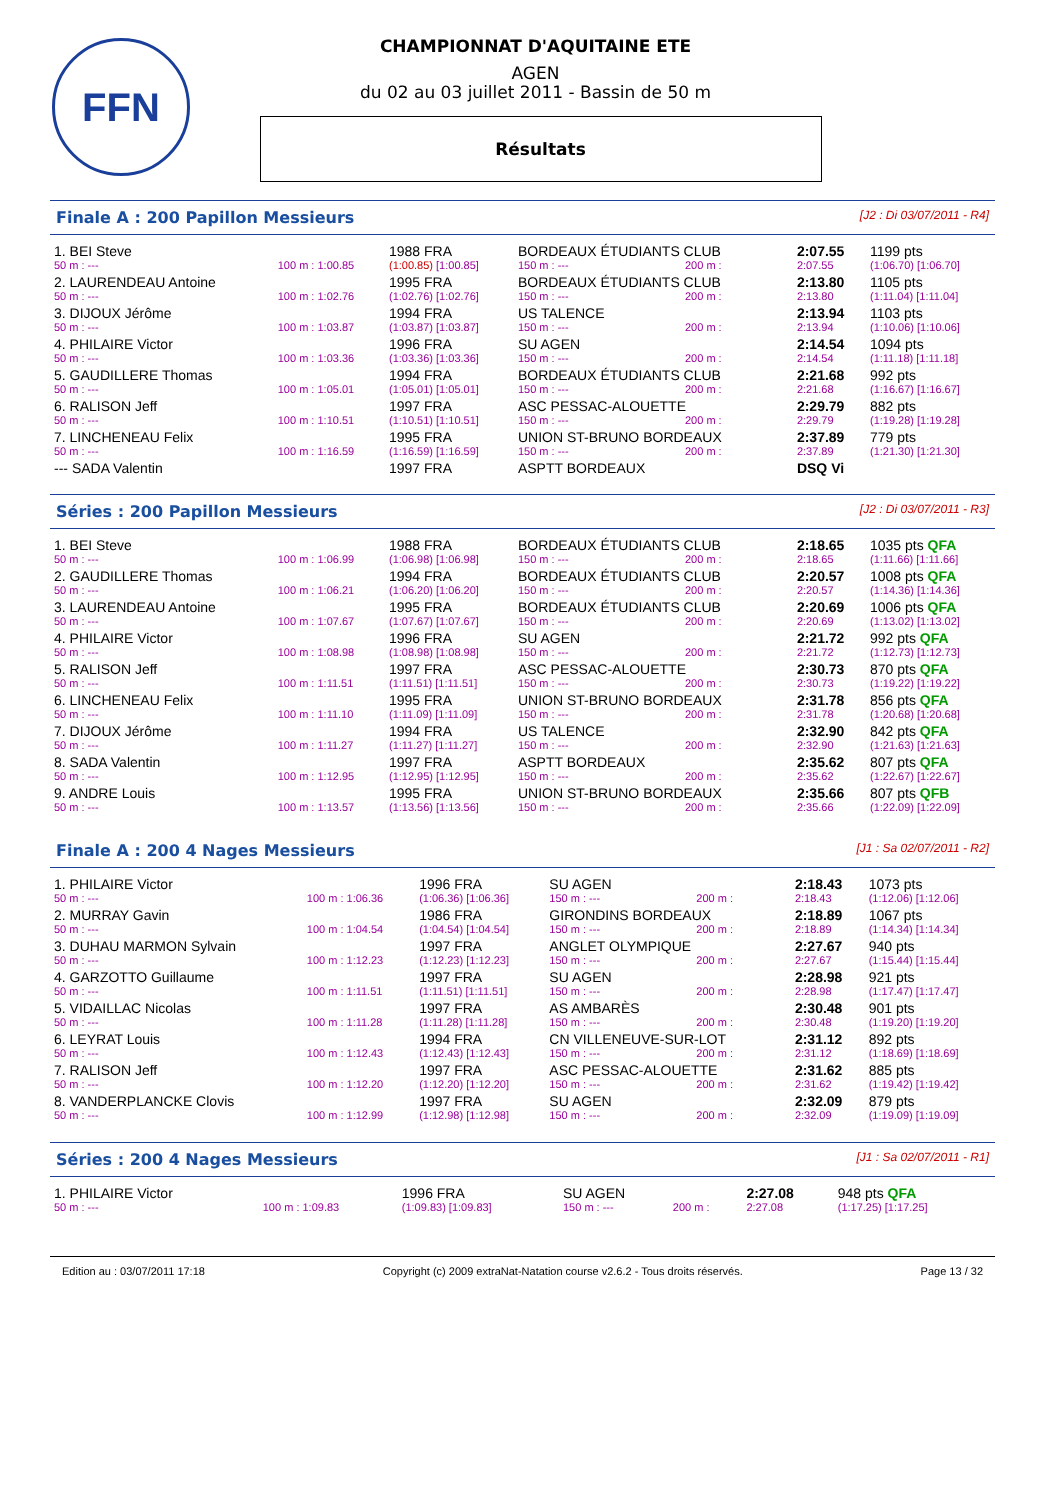FFN
CHAMPIONNAT D'AQUITAINE ETE
AGEN
du 02 au 03 juillet 2011 - Bassin de 50 m
Résultats
Finale A : 200 Papillon Messieurs [J2 : Di 03/07/2011 - R4]
| 1. BEI Steve | | 1988 FRA | BORDEAUX ÉTUDIANTS CLUB | | | 2:07.55 | 1199 pts |
| 50 m : --- | 100 m : 1:00.85 | (1:00.85) [1:00.85] | 150 m : --- | | 200 m : | 2:07.55 | (1:06.70) [1:06.70] |
| 2. LAURENDEAU Antoine | | 1995 FRA | BORDEAUX ÉTUDIANTS CLUB | | | 2:13.80 | 1105 pts |
| 50 m : --- | 100 m : 1:02.76 | (1:02.76) [1:02.76] | 150 m : --- | | 200 m : | 2:13.80 | (1:11.04) [1:11.04] |
| 3. DIJOUX Jérôme | | 1994 FRA | US TALENCE | | | 2:13.94 | 1103 pts |
| 50 m : --- | 100 m : 1:03.87 | (1:03.87) [1:03.87] | 150 m : --- | | 200 m : | 2:13.94 | (1:10.06) [1:10.06] |
| 4. PHILAIRE Victor | | 1996 FRA | SU AGEN | | | 2:14.54 | 1094 pts |
| 50 m : --- | 100 m : 1:03.36 | (1:03.36) [1:03.36] | 150 m : --- | | 200 m : | 2:14.54 | (1:11.18) [1:11.18] |
| 5. GAUDILLERE Thomas | | 1994 FRA | BORDEAUX ÉTUDIANTS CLUB | | | 2:21.68 | 992 pts |
| 50 m : --- | 100 m : 1:05.01 | (1:05.01) [1:05.01] | 150 m : --- | | 200 m : | 2:21.68 | (1:16.67) [1:16.67] |
| 6. RALISON Jeff | | 1997 FRA | ASC PESSAC-ALOUETTE | | | 2:29.79 | 882 pts |
| 50 m : --- | 100 m : 1:10.51 | (1:10.51) [1:10.51] | 150 m : --- | | 200 m : | 2:29.79 | (1:19.28) [1:19.28] |
| 7. LINCHENEAU Felix | | 1995 FRA | UNION ST-BRUNO BORDEAUX | | | 2:37.89 | 779 pts |
| 50 m : --- | 100 m : 1:16.59 | (1:16.59) [1:16.59] | 150 m : --- | | 200 m : | 2:37.89 | (1:21.30) [1:21.30] |
| --- SADA Valentin | | 1997 FRA | ASPTT BORDEAUX | | | DSQ Vi | |
Séries : 200 Papillon Messieurs [J2 : Di 03/07/2011 - R3]
| 1. BEI Steve | | 1988 FRA | BORDEAUX ÉTUDIANTS CLUB | | | 2:18.65 | 1035 pts QFA |
| 50 m : --- | 100 m : 1:06.99 | (1:06.98) [1:06.98] | 150 m : --- | | 200 m : | 2:18.65 | (1:11.66) [1:11.66] |
| 2. GAUDILLERE Thomas | | 1994 FRA | BORDEAUX ÉTUDIANTS CLUB | | | 2:20.57 | 1008 pts QFA |
| 50 m : --- | 100 m : 1:06.21 | (1:06.20) [1:06.20] | 150 m : --- | | 200 m : | 2:20.57 | (1:14.36) [1:14.36] |
| 3. LAURENDEAU Antoine | | 1995 FRA | BORDEAUX ÉTUDIANTS CLUB | | | 2:20.69 | 1006 pts QFA |
| 50 m : --- | 100 m : 1:07.67 | (1:07.67) [1:07.67] | 150 m : --- | | 200 m : | 2:20.69 | (1:13.02) [1:13.02] |
| 4. PHILAIRE Victor | | 1996 FRA | SU AGEN | | | 2:21.72 | 992 pts QFA |
| 50 m : --- | 100 m : 1:08.98 | (1:08.98) [1:08.98] | 150 m : --- | | 200 m : | 2:21.72 | (1:12.73) [1:12.73] |
| 5. RALISON Jeff | | 1997 FRA | ASC PESSAC-ALOUETTE | | | 2:30.73 | 870 pts QFA |
| 50 m : --- | 100 m : 1:11.51 | (1:11.51) [1:11.51] | 150 m : --- | | 200 m : | 2:30.73 | (1:19.22) [1:19.22] |
| 6. LINCHENEAU Felix | | 1995 FRA | UNION ST-BRUNO BORDEAUX | | | 2:31.78 | 856 pts QFA |
| 50 m : --- | 100 m : 1:11.10 | (1:11.09) [1:11.09] | 150 m : --- | | 200 m : | 2:31.78 | (1:20.68) [1:20.68] |
| 7. DIJOUX Jérôme | | 1994 FRA | US TALENCE | | | 2:32.90 | 842 pts QFA |
| 50 m : --- | 100 m : 1:11.27 | (1:11.27) [1:11.27] | 150 m : --- | | 200 m : | 2:32.90 | (1:21.63) [1:21.63] |
| 8. SADA Valentin | | 1997 FRA | ASPTT BORDEAUX | | | 2:35.62 | 807 pts QFA |
| 50 m : --- | 100 m : 1:12.95 | (1:12.95) [1:12.95] | 150 m : --- | | 200 m : | 2:35.62 | (1:22.67) [1:22.67] |
| 9. ANDRE Louis | | 1995 FRA | UNION ST-BRUNO BORDEAUX | | | 2:35.66 | 807 pts QFB |
| 50 m : --- | 100 m : 1:13.57 | (1:13.56) [1:13.56] | 150 m : --- | | 200 m : | 2:35.66 | (1:22.09) [1:22.09] |
Finale A : 200 4 Nages Messieurs [J1 : Sa 02/07/2011 - R2]
| 1. PHILAIRE Victor | | 1996 FRA | SU AGEN | | | 2:18.43 | 1073 pts |
| 50 m : --- | 100 m : 1:06.36 | (1:06.36) [1:06.36] | 150 m : --- | | 200 m : | 2:18.43 | (1:12.06) [1:12.06] |
| 2. MURRAY Gavin | | 1986 FRA | GIRONDINS BORDEAUX | | | 2:18.89 | 1067 pts |
| 50 m : --- | 100 m : 1:04.54 | (1:04.54) [1:04.54] | 150 m : --- | | 200 m : | 2:18.89 | (1:14.34) [1:14.34] |
| 3. DUHAU MARMON Sylvain | | 1997 FRA | ANGLET OLYMPIQUE | | | 2:27.67 | 940 pts |
| 50 m : --- | 100 m : 1:12.23 | (1:12.23) [1:12.23] | 150 m : --- | | 200 m : | 2:27.67 | (1:15.44) [1:15.44] |
| 4. GARZOTTO Guillaume | | 1997 FRA | SU AGEN | | | 2:28.98 | 921 pts |
| 50 m : --- | 100 m : 1:11.51 | (1:11.51) [1:11.51] | 150 m : --- | | 200 m : | 2:28.98 | (1:17.47) [1:17.47] |
| 5. VIDAILLAC Nicolas | | 1997 FRA | AS AMBARÈS | | | 2:30.48 | 901 pts |
| 50 m : --- | 100 m : 1:11.28 | (1:11.28) [1:11.28] | 150 m : --- | | 200 m : | 2:30.48 | (1:19.20) [1:19.20] |
| 6. LEYRAT Louis | | 1994 FRA | CN VILLENEUVE-SUR-LOT | | | 2:31.12 | 892 pts |
| 50 m : --- | 100 m : 1:12.43 | (1:12.43) [1:12.43] | 150 m : --- | | 200 m : | 2:31.12 | (1:18.69) [1:18.69] |
| 7. RALISON Jeff | | 1997 FRA | ASC PESSAC-ALOUETTE | | | 2:31.62 | 885 pts |
| 50 m : --- | 100 m : 1:12.20 | (1:12.20) [1:12.20] | 150 m : --- | | 200 m : | 2:31.62 | (1:19.42) [1:19.42] |
| 8. VANDERPLANCKE Clovis | | 1997 FRA | SU AGEN | | | 2:32.09 | 879 pts |
| 50 m : --- | 100 m : 1:12.99 | (1:12.98) [1:12.98] | 150 m : --- | | 200 m : | 2:32.09 | (1:19.09) [1:19.09] |
Séries : 200 4 Nages Messieurs [J1 : Sa 02/07/2011 - R1]
| 1. PHILAIRE Victor | | 1996 FRA | SU AGEN | | | 2:27.08 | 948 pts QFA |
| 50 m : --- | 100 m : 1:09.83 | (1:09.83) [1:09.83] | 150 m : --- | | 200 m : | 2:27.08 | (1:17.25) [1:17.25] |
Edition au : 03/07/2011 17:18 Copyright (c) 2009 extraNat-Natation course v2.6.2 - Tous droits réservés. Page 13 / 32